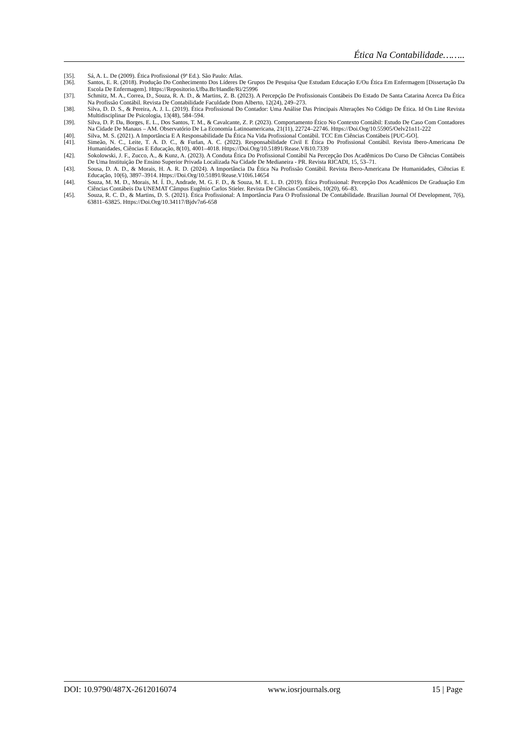Ética Na Contabilidade……..
[35]. Sá, A. L. De (2009). Ética Profissional (9ª Ed.). São Paulo: Atlas.
[36]. Santos, E. R. (2018). Produção Do Conhecimento Dos Líderes De Grupos De Pesquisa Que Estudam Educação E/Ou Ética Em Enfermagem [Dissertação Da Escola De Enfermagem]. Https://Repositorio.Ufba.Br/Handle/Ri/25996
[37]. Schmitz, M. A., Correa, D., Souza, R. A. D., & Martins, Z. B. (2023). A Percepção De Profissionais Contábeis Do Estado De Santa Catarina Acerca Da Ética Na Profissão Contábil. Revista De Contabilidade Faculdade Dom Alberto, 12(24), 249–273.
[38]. Silva, D. D. S., & Pereira, A. J. L. (2019). Ética Profissional Do Contador: Uma Análise Das Principais Alterações No Código De Ética. Id On Line Revista Multidisciplinar De Psicologia, 13(48), 584–594.
[39]. Silva, D. P. Da, Borges, E. L., Dos Santos, T. M., & Cavalcante, Z. P. (2023). Comportamento Ético No Contexto Contábil: Estudo De Caso Com Contadores Na Cidade De Manaus – AM. Observatório De La Economía Latinoamericana, 21(11), 22724–22746. Https://Doi.Org/10.55905/Oelv21n11-222
[40]. Silva, M. S. (2021). A Importância E A Responsabilidade Da Ética Na Vida Profissional Contábil. TCC Em Ciências Contábeis [PUC-GO].
[41]. Simeão, N. C., Leite, T. A. D. C., & Furlan, A. C. (2022). Responsabilidade Civil E Ética Do Profissional Contábil. Revista Ibero-Americana De Humanidades, Ciências E Educação, 8(10), 4001–4018. Https://Doi.Org/10.51891/Rease.V8i10.7339
[42]. Sokolowski, J. F., Zucco, A., & Kunz, A. (2023). A Conduta Ética Do Profissional Contábil Na Percepção Dos Acadêmicos Do Curso De Ciências Contábeis De Uma Instituição De Ensino Superior Privada Localizada Na Cidade De Medianeira - PR. Revista RICADI, 15, 53–71.
[43]. Sousa, D. A. D., & Morais, H. A. R. D. (2024). A Importância Da Ética Na Profissão Contábil. Revista Ibero-Americana De Humanidades, Ciências E Educação, 10(6), 3897–3914. Https://Doi.Org/10.51891/Rease.V10i6.14654
[44]. Souza, M. M. D., Morais, M. Í. D., Andrade, M. G. F. D., & Souza, M. E. L. D. (2019). Ética Profissional: Percepção Dos Acadêmicos De Graduação Em Ciências Contábeis Da UNEMAT Câmpus Eugênio Carlos Stieler. Revista De Ciências Contábeis, 10(20), 66–83.
[45]. Souza, R. C. D., & Martins, D. S. (2021). Ética Profissional: A Importância Para O Profissional De Contabilidade. Brazilian Journal Of Development, 7(6), 63811–63825. Https://Doi.Org/10.34117/Bjdv7n6-658
DOI: 10.9790/487X-2612016074 www.iosrjournals.org 15 | Page